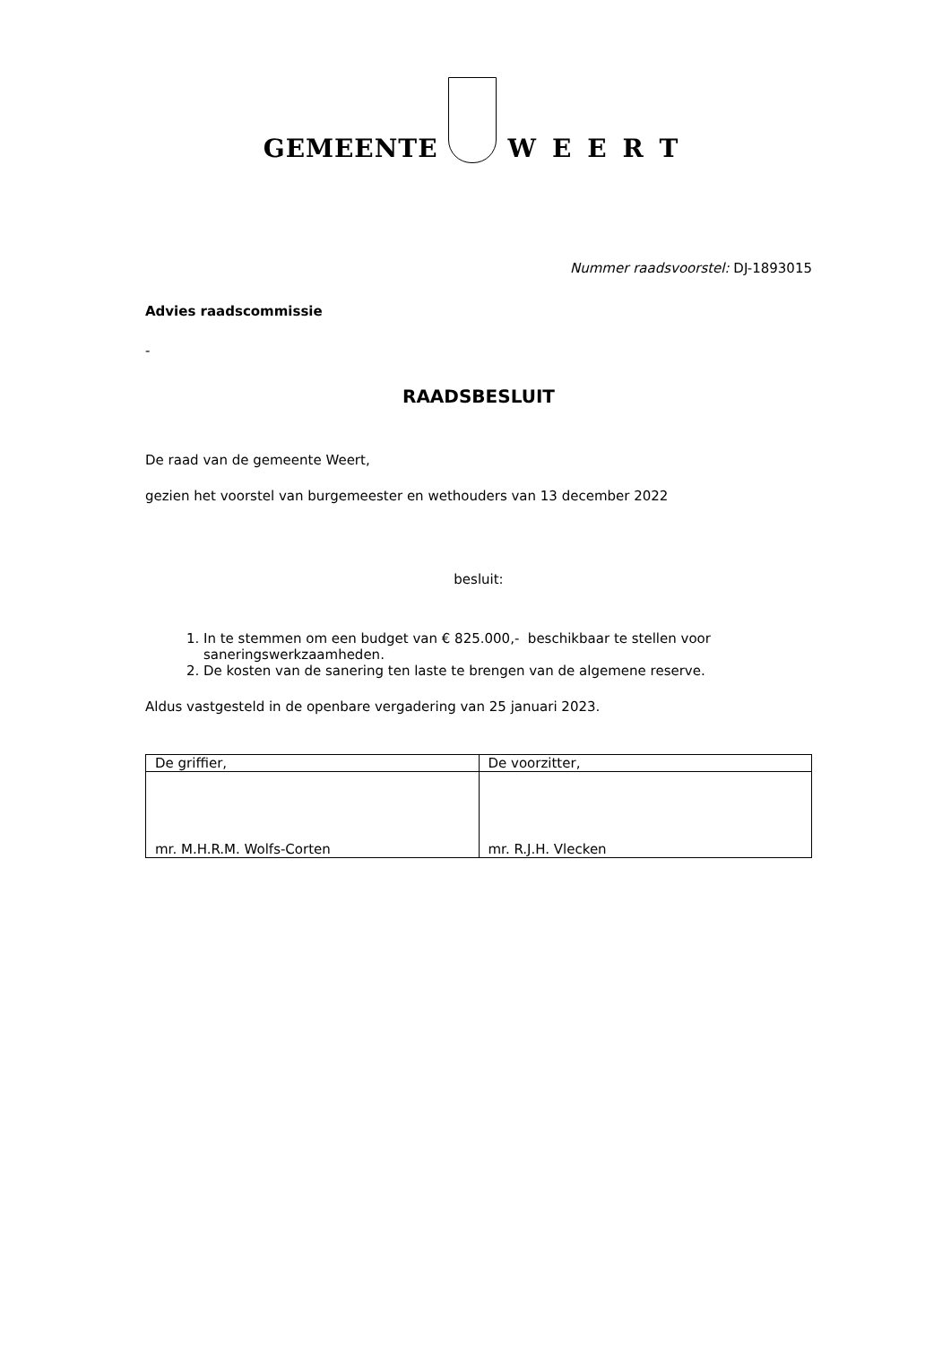GEMEENTE
WEERT
Nummer raadsvoorstel: DJ-1893015
Advies raadscommissie
-
RAADSBESLUIT
De raad van de gemeente Weert,
gezien het voorstel van burgemeester en wethouders van 13 december 2022
besluit:
1. In te stemmen om een budget van € 825.000,- beschikbaar te stellen voor saneringswerkzaamheden.
2. De kosten van de sanering ten laste te brengen van de algemene reserve.
Aldus vastgesteld in de openbare vergadering van 25 januari 2023.
| De griffier, | De voorzitter, |
| mr. M.H.R.M. Wolfs-Corten | mr. R.J.H. Vlecken |